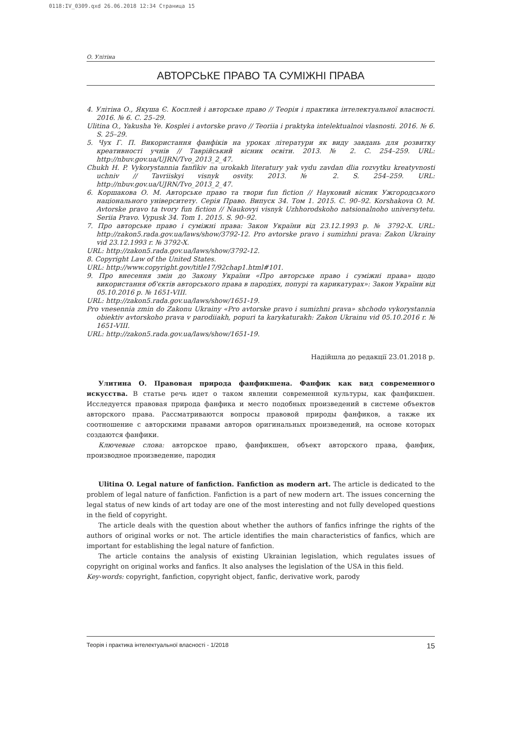0118:IV_0309.qxd 26.06.2018 12:34 Страница 15
О. Улітіна
АВТОРСЬКЕ ПРАВО ТА СУМІЖНІ ПРАВА
4. Улітіна О., Якуша Є. Косплей і авторське право // Теорія і практика інтелектуальної власності. 2016. № 6. С. 25–29.
Ulitina O., Yakusha Ye. Kosplei i avtorske pravo // Teoriia i praktyka intelektualnoi vlasnosti. 2016. № 6. S. 25–29.
5. Чух Г. П. Використання фанфіків на уроках літератури як виду завдань для розвитку креативності учнів // Таврійський вісник освіти. 2013. № 2. С. 254–259. URL: http://nbuv.gov.ua/UJRN/Tvo_2013_2_47.
Chukh H. P. Vykorystannia fanfikiv na urokakh literatury yak vydu zavdan dlia rozvytku kreatyvnosti uchniv // Tavriiskyi visnyk osvity. 2013. № 2. S. 254–259. URL: http://nbuv.gov.ua/UJRN/Tvo_2013_2_47.
6. Коршакова О. М. Авторське право та твори fun fiction // Науковий вісник Ужгородського національного університету. Серія Право. Випуск 34. Том 1. 2015. С. 90–92. Korshakova O. M. Avtorske pravo ta tvory fun fiction // Naukovyi visnyk Uzhhorodskoho natsionalnoho universytetu. Seriia Pravo. Vypusk 34. Tom 1. 2015. S. 90–92.
7. Про авторське право і суміжні права: Закон України від 23.12.1993 р. № 3792-Х. URL: http://zakon5.rada.gov.ua/laws/show/3792-12. Pro avtorske pravo i sumizhni prava: Zakon Ukrainy vid 23.12.1993 r. № 3792-X.
URL: http://zakon5.rada.gov.ua/laws/show/3792-12.
8. Copyright Law of the United States.
URL: http://www.copyright.gov/title17/92chap1.html#101.
9. Про внесення змін до Закону України «Про авторське право і суміжні права» щодо використання об'єктів авторського права в пародіях, попурі та карикатурах»: Закон України від 05.10.2016 р. № 1651-VIII.
URL: http://zakon5.rada.gov.ua/laws/show/1651-19.
Pro vnesennia zmin do Zakonu Ukrainy «Pro avtorske pravo i sumizhni prava» shchodo vykorystannia obiektiv avtorskoho prava v parodiiakh, popuri ta karykaturakh: Zakon Ukrainu vid 05.10.2016 r. № 1651-VIII.
URL: http://zakon5.rada.gov.ua/laws/show/1651-19.
Надійшла до редакції 23.01.2018 р.
Улитина О. Правовая природа фанфикшена. Фанфик как вид современного искусства. В статье речь идет о таком явлении современной культуры, как фанфикшен. Исследуется правовая природа фанфика и место подобных произведений в системе объектов авторского права. Рассматриваются вопросы правовой природы фанфиков, а также их соотношение с авторскими правами авторов оригинальных произведений, на основе которых создаются фанфики.
Ключевые слова: авторское право, фанфикшен, объект авторского права, фанфик, производное произведение, пародия
Ulitina O. Legal nature of fanfiction. Fanfiction as modern art. The article is dedicated to the problem of legal nature of fanfiction. Fanfiction is a part of new modern art. The issues concerning the legal status of new kinds of art today are one of the most interesting and not fully developed questions in the field of copyright.
The article deals with the question about whether the authors of fanfics infringe the rights of the authors of original works or not. The article identifies the main characteristics of fanfics, which are important for establishing the legal nature of fanfiction.
The article contains the analysis of existing Ukrainian legislation, which regulates issues of copyright on original works and fanfics. It also analyses the legislation of the USA in this field.
Key-words: copyright, fanfiction, copyright object, fanfic, derivative work, parody
Теорія і практика інтелектуальної власності - 1/2018 15